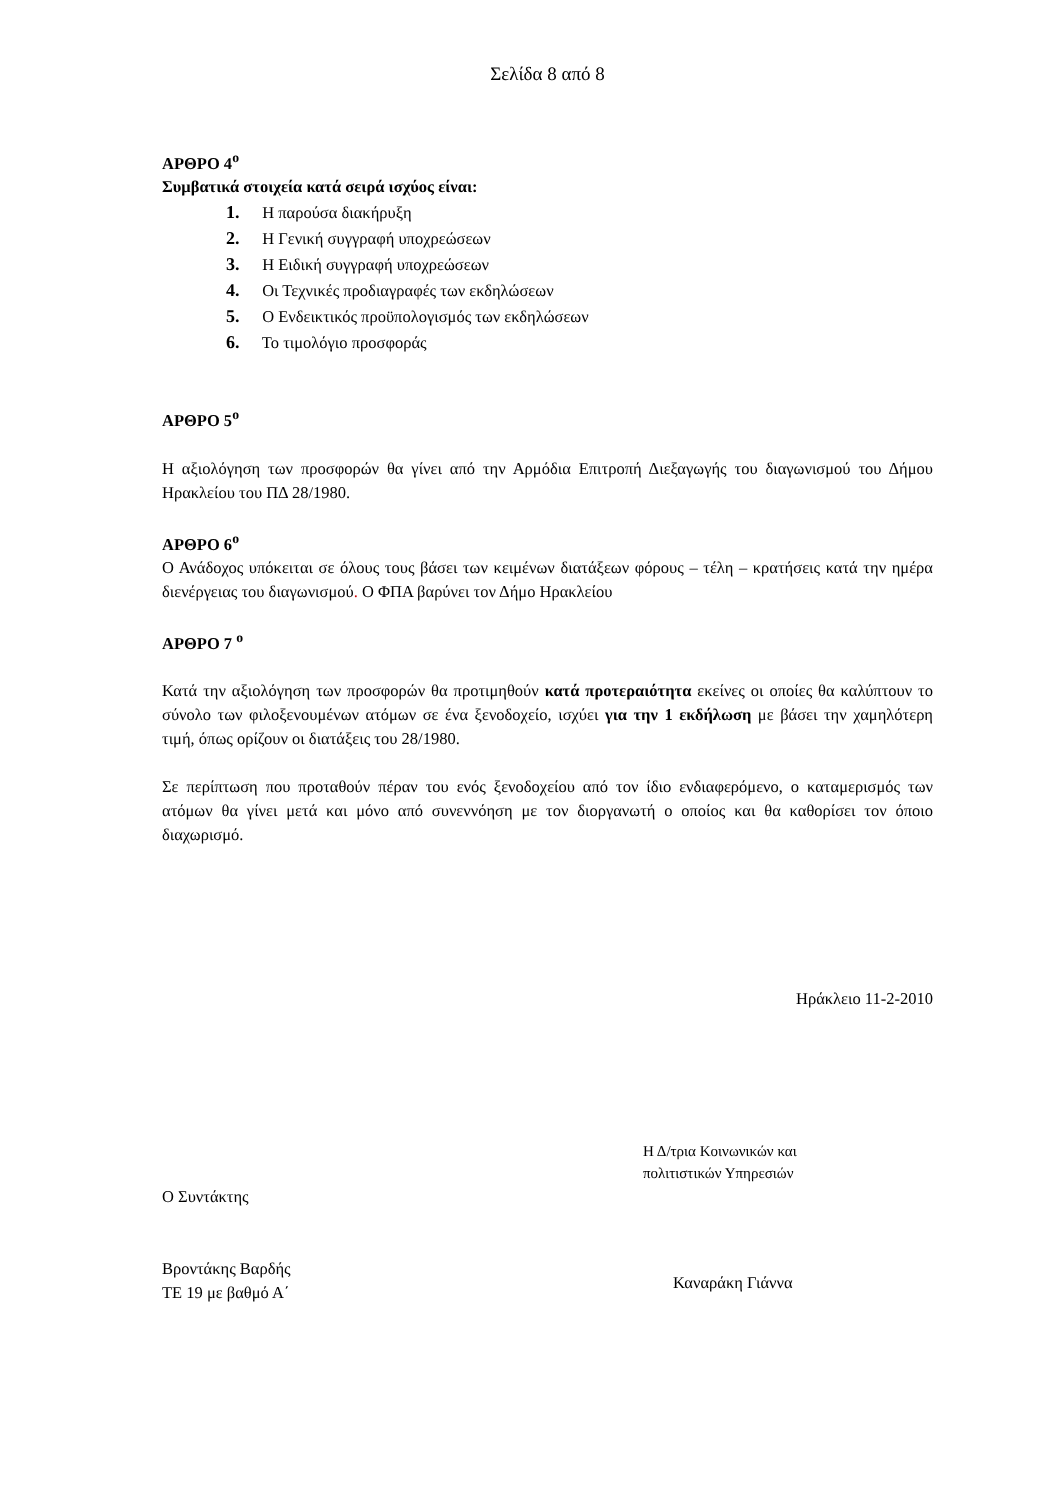Σελίδα 8 από 8
ΑΡΘΡΟ 4<sup>ο</sup>
Συμβατικά στοιχεία κατά σειρά ισχύος είναι:
1. Η παρούσα διακήρυξη
2. Η Γενική συγγραφή υποχρεώσεων
3. Η Ειδική συγγραφή υποχρεώσεων
4. Οι Τεχνικές προδιαγραφές των εκδηλώσεων
5. Ο Ενδεικτικός προϋπολογισμός των εκδηλώσεων
6. Το τιμολόγιο προσφοράς
ΑΡΘΡΟ 5<sup>ο</sup>
Η αξιολόγηση των προσφορών θα γίνει από την Αρμόδια Επιτροπή Διεξαγωγής του διαγωνισμού του Δήμου Ηρακλείου του ΠΔ 28/1980.
ΑΡΘΡΟ 6<sup>ο</sup>
Ο Ανάδοχος υπόκειται σε όλους τους βάσει των κειμένων διατάξεων φόρους – τέλη – κρατήσεις κατά την ημέρα διενέργειας του διαγωνισμού. Ο ΦΠΑ βαρύνει τον Δήμο Ηρακλείου
ΑΡΘΡΟ 7 <sup>ο</sup>
Κατά την αξιολόγηση των προσφορών θα προτιμηθούν κατά προτεραιότητα εκείνες οι οποίες θα καλύπτουν το σύνολο των φιλοξενουμένων ατόμων σε ένα ξενοδοχείο, ισχύει για την 1 εκδήλωση με βάσει την χαμηλότερη τιμή, όπως ορίζουν οι διατάξεις του 28/1980.
Σε περίπτωση που προταθούν πέραν του ενός ξενοδοχείου από τον ίδιο ενδιαφερόμενο, ο καταμερισμός των ατόμων θα γίνει μετά και μόνο από συνεννόηση με τον διοργανωτή ο οποίος και θα καθορίσει τον όποιο διαχωρισμό.
Ηράκλειο 11-2-2010
Ο Συντάκτης
Βροντάκης Βαρδής
ΤΕ 19 με βαθμό Α΄
Η Δ/τρια Κοινωνικών και
πολιτιστικών Υπηρεσιών
Καναράκη Γιάννα